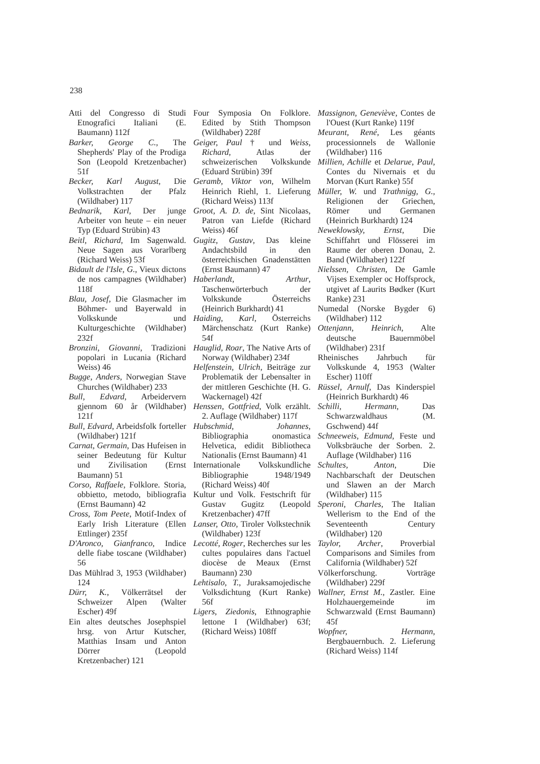238
Atti del Congresso di Studi Etnografici Italiani (E. Baumann) 112f
Barker, George C., The Shepherds' Play of the Prodiga Son (Leopold Kretzenbacher) 51f
Becker, Karl August, Die Volkstrachten der Pfalz (Wildhaber) 117
Bednarik, Karl, Der junge Arbeiter von heute – ein neuer Typ (Eduard Strübin) 43
Beitl, Richard, Im Sagenwald. Neue Sagen aus Vorarlberg (Richard Weiss) 53f
Bidault de l'Isle, G., Vieux dictons de nos campagnes (Wildhaber) 118f
Blau, Josef, Die Glasmacher im Böhmer- und Bayerwald in Volkskunde und Kulturgeschichte (Wildhaber) 232f
Bronzini, Giovanni, Tradizioni popolari in Lucania (Richard Weiss) 46
Bugge, Anders, Norwegian Stave Churches (Wildhaber) 233
Bull, Edvard, Arbeidervern gjennom 60 år (Wildhaber) 121f
Bull, Edvard, Arbeidsfolk forteller (Wildhaber) 121f
Carnat, Germain, Das Hufeisen in seiner Bedeutung für Kultur und Zivilisation (Ernst Baumann) 51
Corso, Raffaele, Folklore. Storia, obbietto, metodo, bibliografia (Ernst Baumann) 42
Cross, Tom Peete, Motif-Index of Early Irish Literature (Ellen Ettlinger) 235f
D'Aronco, Gianfranco, Indice delle fiabe toscane (Wildhaber) 56
Das Mühlrad 3, 1953 (Wildhaber) 124
Dürr, K., Völkerrätsel der Schweizer Alpen (Walter Escher) 49f
Ein altes deutsches Josephspiel hrsg. von Artur Kutscher, Matthias Insam und Anton Dörrer (Leopold Kretzenbacher) 121
Four Symposia On Folklore. Edited by Stith Thompson (Wildhaber) 228f
Geiger, Paul † und Weiss, Richard, Atlas der schweizerischen Volkskunde (Eduard Strübin) 39f
Geramb, Viktor von, Wilhelm Heinrich Riehl, 1. Lieferung (Richard Weiss) 113f
Groot, A. D. de, Sint Nicolaas, Patron van Liefde (Richard Weiss) 46f
Gugitz, Gustav, Das kleine Andachtsbild in den österreichischen Gnadenstätten (Ernst Baumann) 47
Haberlandt, Arthur, Taschenwörterbuch der Volkskunde Österreichs (Heinrich Burkhardt) 41
Haiding, Karl, Österreichs Märchenschatz (Kurt Ranke) 54f
Hauglid, Roar, The Native Arts of Norway (Wildhaber) 234f
Helfenstein, Ulrich, Beiträge zur Problematik der Lebensalter in der mittleren Geschichte (H. G. Wackernagel) 42f
Henssen, Gottfried, Volk erzählt. 2. Auflage (Wildhaber) 117f
Hubschmid, Johannes, Bibliographia onomastica Helvetica, edidit Bibliotheca Nationalis (Ernst Baumann) 41
Internationale Volkskundliche Bibliographie 1948/1949 (Richard Weiss) 40f
Kultur und Volk. Festschrift für Gustav Gugitz (Leopold Kretzenbacher) 47ff
Lanser, Otto, Tiroler Volkstechnik (Wildhaber) 123f
Lecotté, Roger, Recherches sur les cultes populaires dans l'actuel diocèse de Meaux (Ernst Baumann) 230
Lehtisalo, T., Juraksamojedische Volksdichtung (Kurt Ranke) 56f
Ligers, Ziedonis, Ethnographie lettone I (Wildhaber) 63f; (Richard Weiss) 108ff
Massignon, Geneviève, Contes de l'Ouest (Kurt Ranke) 119f
Meurant, René, Les géants processionnels de Wallonie (Wildhaber) 116
Millien, Achille et Delarue, Paul, Contes du Nivernais et du Morvan (Kurt Ranke) 55f
Müller, W. und Trathnigg, G., Religionen der Griechen, Römer und Germanen (Heinrich Burkhardt) 124
Neweklowsky, Ernst, Die Schiffahrt und Flösserei im Raume der oberen Donau, 2. Band (Wildhaber) 122f
Nielssen, Christen, De Gamle Vijses Exempler oc Hoffsprock, utgivet af Laurits Bødker (Kurt Ranke) 231
Numedal (Norske Bygder 6) (Wildhaber) 112
Ottenjann, Heinrich, Alte deutsche Bauernmöbel (Wildhaber) 231f
Rheinisches Jahrbuch für Volkskunde 4, 1953 (Walter Escher) 110ff
Rüssel, Arnulf, Das Kinderspiel (Heinrich Burkhardt) 46
Schilli, Hermann, Das Schwarzwaldhaus (M. Gschwend) 44f
Schneeweis, Edmund, Feste und Volksbräuche der Sorben. 2. Auflage (Wildhaber) 116
Schultes, Anton, Die Nachbarschaft der Deutschen und Slawen an der March (Wildhaber) 115
Speroni, Charles, The Italian Wellerism to the End of the Seventeenth Century (Wildhaber) 120
Taylor, Archer, Proverbial Comparisons and Similes from California (Wildhaber) 52f
Völkerforschung. Vorträge (Wildhaber) 229f
Wallner, Ernst M., Zastler. Eine Holzhauergemeinde im Schwarzwald (Ernst Baumann) 45f
Wopfner, Hermann, Bergbauernbuch. 2. Lieferung (Richard Weiss) 114f